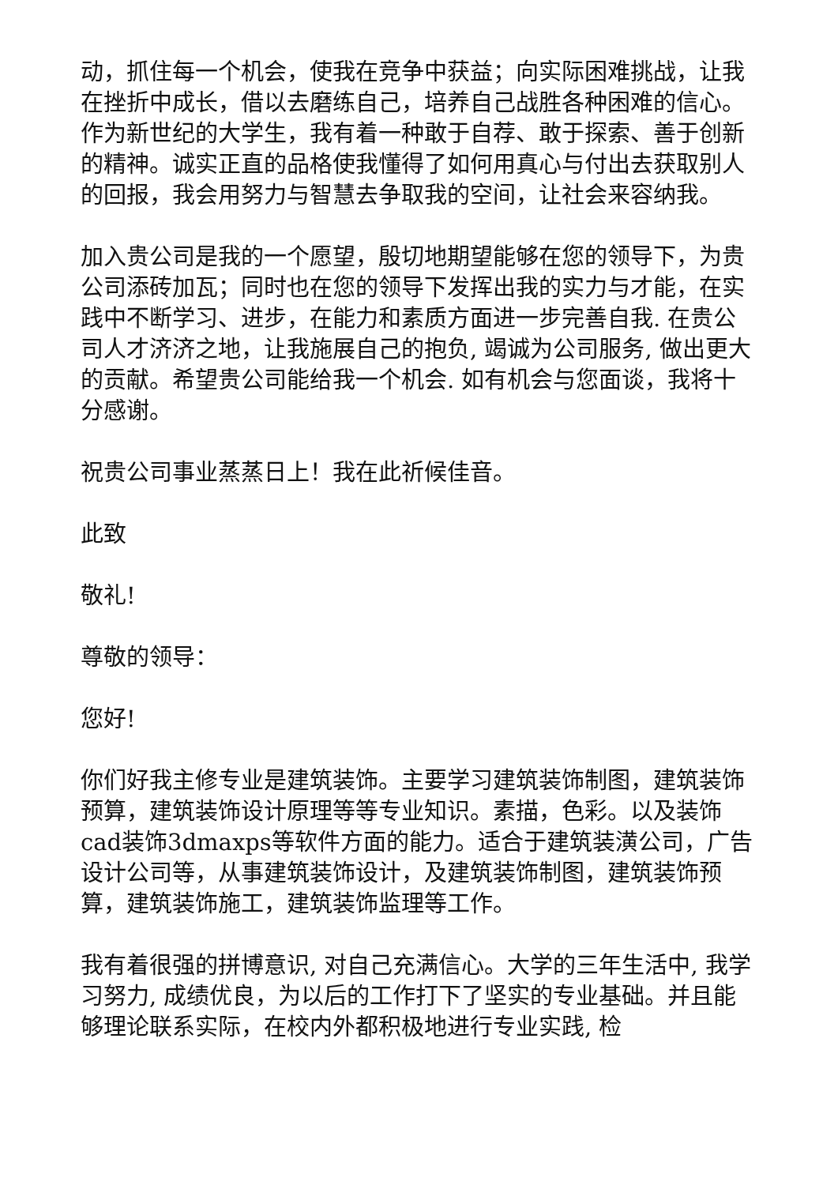动，抓住每一个机会，使我在竞争中获益；向实际困难挑战，让我在挫折中成长，借以去磨练自己，培养自己战胜各种困难的信心。作为新世纪的大学生，我有着一种敢于自荐、敢于探索、善于创新的精神。诚实正直的品格使我懂得了如何用真心与付出去获取别人的回报，我会用努力与智慧去争取我的空间，让社会来容纳我。
加入贵公司是我的一个愿望，殷切地期望能够在您的领导下，为贵公司添砖加瓦；同时也在您的领导下发挥出我的实力与才能，在实践中不断学习、进步，在能力和素质方面进一步完善自我. 在贵公司人才济济之地，让我施展自己的抱负, 竭诚为公司服务, 做出更大的贡献。希望贵公司能给我一个机会. 如有机会与您面谈，我将十分感谢。
祝贵公司事业蒸蒸日上！我在此祈候佳音。
此致
敬礼!
尊敬的领导：
您好!
你们好我主修专业是建筑装饰。主要学习建筑装饰制图，建筑装饰预算，建筑装饰设计原理等等专业知识。素描，色彩。以及装饰cad装饰3dmaxps等软件方面的能力。适合于建筑装潢公司，广告设计公司等，从事建筑装饰设计，及建筑装饰制图，建筑装饰预算，建筑装饰施工，建筑装饰监理等工作。
我有着很强的拼博意识, 对自己充满信心。大学的三年生活中, 我学习努力, 成绩优良，为以后的工作打下了坚实的专业基础。并且能够理论联系实际，在校内外都积极地进行专业实践, 检